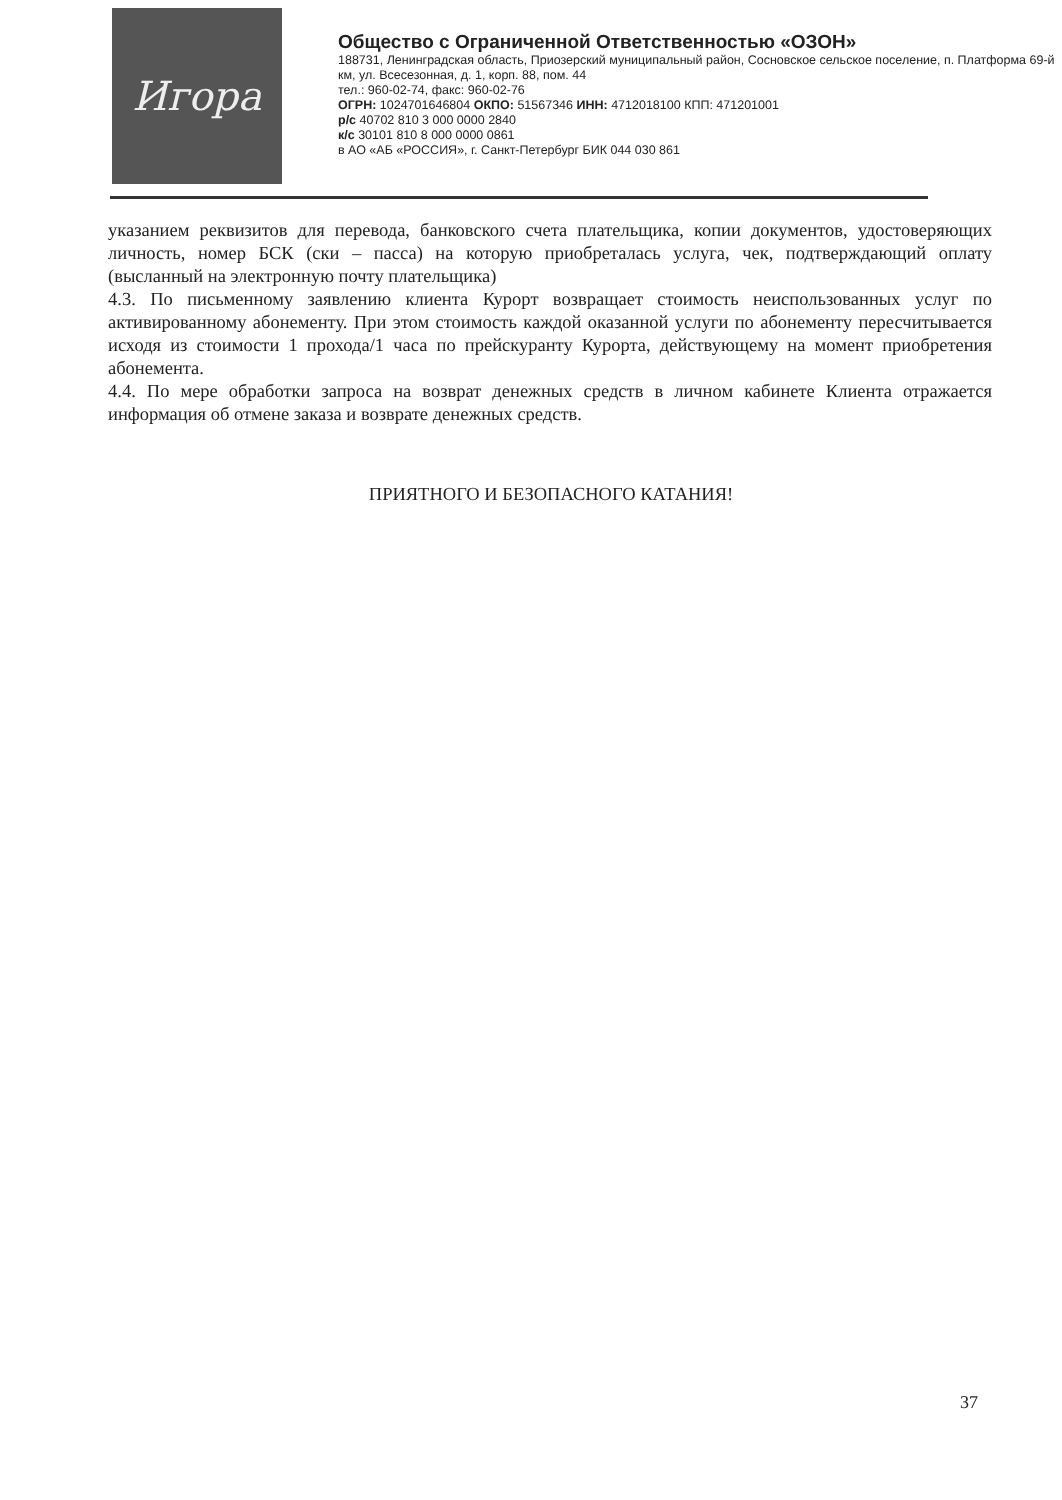Игора
Общество с Ограниченной Ответственностью «ОЗОН»
188731, Ленинградская область, Приозерский муниципальный район, Сосновское сельское поселение, п. Платформа 69-й км, ул. Всесезонная, д. 1, корп. 88, пом. 44
тел.: 960-02-74, факс: 960-02-76
ОГРН: 1024701646804 ОКПО: 51567346 ИНН: 4712018100 КПП: 471201001
р/с 40702 810 3 000 0000 2840
к/с 30101 810 8 000 0000 0861
в АО «АБ «РОССИЯ», г. Санкт-Петербург БИК 044 030 861
указанием реквизитов для перевода, банковского счета плательщика, копии документов, удостоверяющих личность, номер БСК (ски – пасса) на которую приобреталась услуга, чек, подтверждающий оплату (высланный на электронную почту плательщика)
4.3. По письменному заявлению клиента Курорт возвращает стоимость неиспользованных услуг по активированному абонементу. При этом стоимость каждой оказанной услуги по абонементу пересчитывается исходя из стоимости 1 прохода/1 часа по прейскуранту Курорта, действующему на момент приобретения абонемента.
4.4. По мере обработки запроса на возврат денежных средств в личном кабинете Клиента отражается информация об отмене заказа и возврате денежных средств.
ПРИЯТНОГО И БЕЗОПАСНОГО КАТАНИЯ!
37